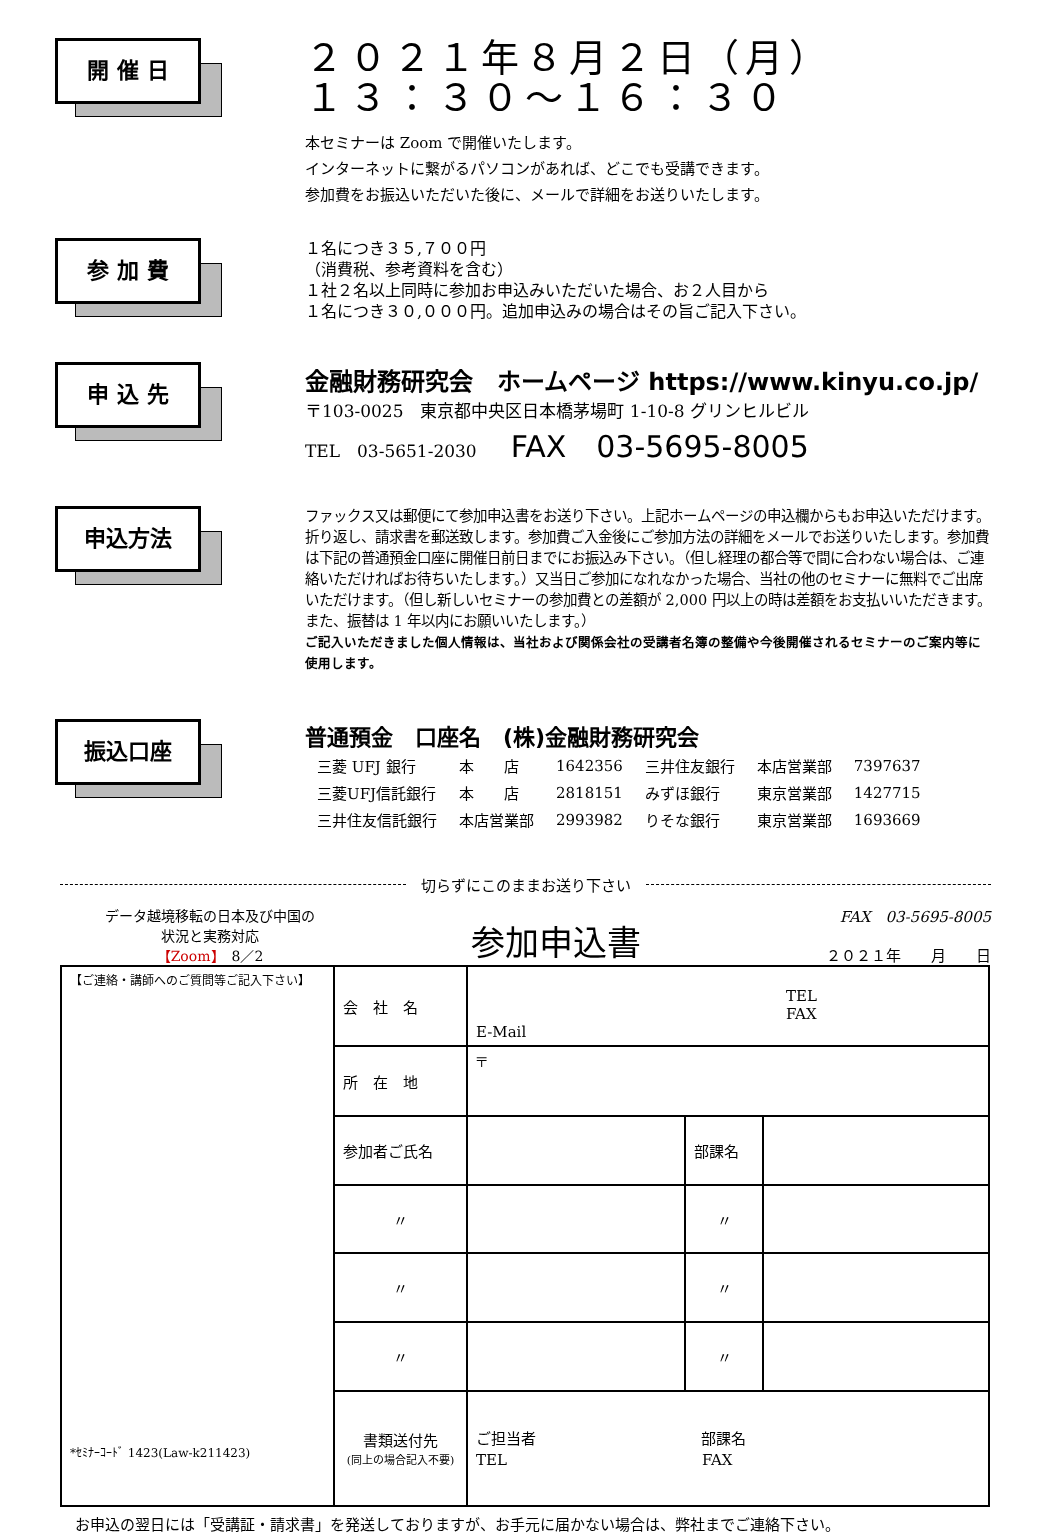開 催 日
２０２１年８月２日（月）
１３：３０～１６：３０
本セミナーは Zoom で開催いたします。
インターネットに繋がるパソコンがあれば、どこでも受講できます。
参加費をお振込いただいた後に、メールで詳細をお送りいたします。
参 加 費
１名につき３５,７００円
（消費税、参考資料を含む）
１社２名以上同時に参加お申込みいただいた場合、お２人目から
１名につき３０,０００円。追加申込みの場合はその旨ご記入下さい。
申 込 先
金融財務研究会　ホームページ https://www.kinyu.co.jp/
〒103-0025　東京都中央区日本橋茅場町 1-10-8 グリンヒルビル
TEL　03-5651-2030　　FAX　03-5695-8005
申込方法
ファックス又は郵便にて参加申込書をお送り下さい。上記ホームページの申込欄からもお申込いただけます。折り返し、請求書を郵送致します。参加費ご入金後にご参加方法の詳細をメールでお送りいたします。参加費は下記の普通預金口座に開催日前日までにお振込み下さい。（但し経理の都合等で間に合わない場合は、ご連絡いただければお待ちいたします。）又当日ご参加になれなかった場合、当社の他のセミナーに無料でご出席いただけます。（但し新しいセミナーの参加費との差額が 2,000 円以上の時は差額をお支払いいただきます。また、振替は 1 年以内にお願いいたします。）
ご記入いただきました個人情報は、当社および関係会社の受講者名簿の整備や今後開催されるセミナーのご案内等に使用します。
振込口座
普通預金　口座名　(株)金融財務研究会
| 三菱 UFJ 銀行 | 本 店 | 1642356 | 三井住友銀行 | 本店営業部 | 7397637 |
| 三菱UFJ信託銀行 | 本 店 | 2818151 | みずほ銀行 | 東京営業部 | 1427715 |
| 三井住友信託銀行 | 本店営業部 | 2993982 | りそな銀行 | 東京営業部 | 1693669 |
切らずにこのままお送り下さい
データ越境移転の日本及び中国の
状況と実務対応
【Zoom】　8／2
参加申込書
FAX　03-5695-8005
２０２１年　　月　　日
| 【ご連絡・講師へのご質問等ご記入下さい】 *ｾﾐﾅｰｺｰﾄﾞ 1423(Law-k211423) | 会 社 名 | TEL FAX E-Mail | | |
| | 所 在 地 | 〒 | | |
| | 参加者ご氏名 | | 部課名 | |
| | 〃 | | 〃 | |
| | 〃 | | 〃 | |
| | 〃 | | 〃 | |
| | 書類送付先 (同上の場合記入不要) | ご担当者 部課名 TEL FAX | | |
お申込の翌日には「受講証・請求書」を発送しておりますが、お手元に届かない場合は、弊社までご連絡下さい。